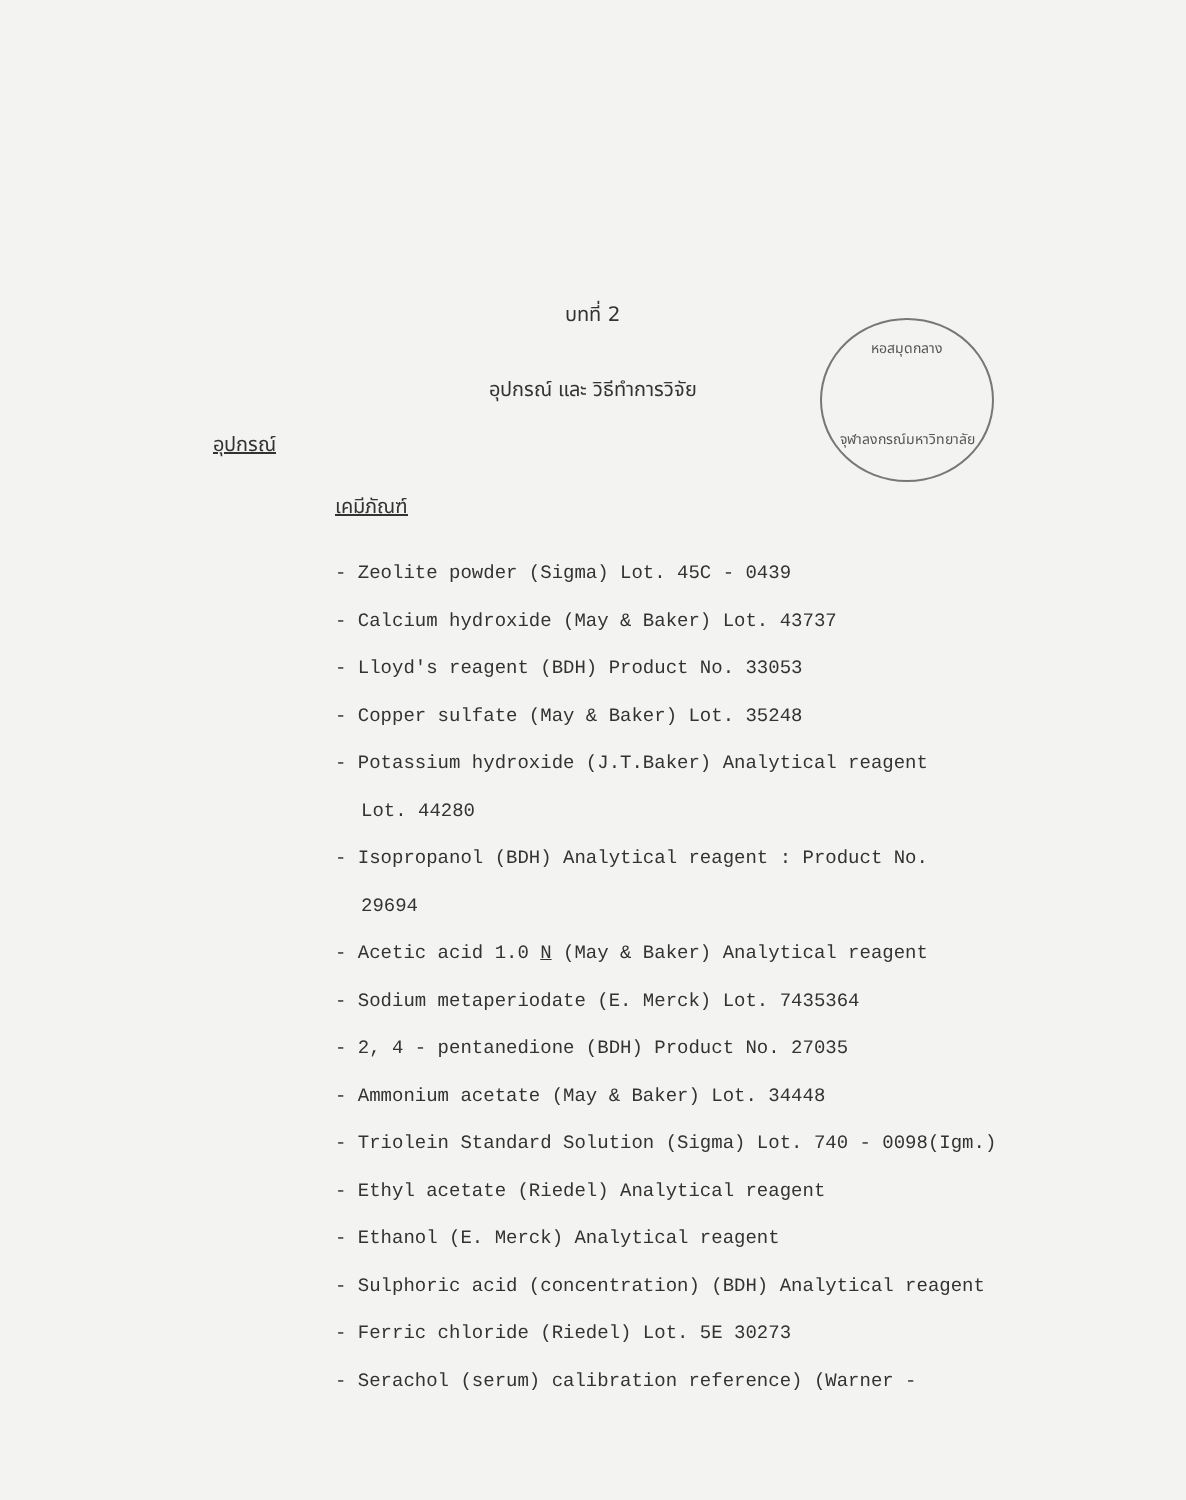บทที่ 2
อุปกรณ์ และ วิธีทำการวิจัย
หอสมุดกลาง
จุฬาลงกรณ์มหาวิทยาลัย
อุปกรณ์
เคมีภัณฑ์
- Zeolite powder (Sigma) Lot. 45C - 0439
- Calcium hydroxide (May & Baker) Lot. 43737
- Lloyd's reagent (BDH) Product No. 33053
- Copper sulfate (May & Baker) Lot. 35248
- Potassium hydroxide (J.T.Baker) Analytical reagent
Lot. 44280
- Isopropanol (BDH) Analytical reagent : Product No.
29694
- Acetic acid 1.0 N (May & Baker) Analytical reagent
- Sodium metaperiodate (E. Merck) Lot. 7435364
- 2, 4 - pentanedione (BDH) Product No. 27035
- Ammonium acetate (May & Baker) Lot. 34448
- Triolein Standard Solution (Sigma) Lot. 740 - 0098(Igm.)
- Ethyl acetate (Riedel) Analytical reagent
- Ethanol (E. Merck) Analytical reagent
- Sulphoric acid (concentration) (BDH) Analytical reagent
- Ferric chloride (Riedel) Lot. 5E 30273
- Serachol (serum) calibration reference) (Warner -